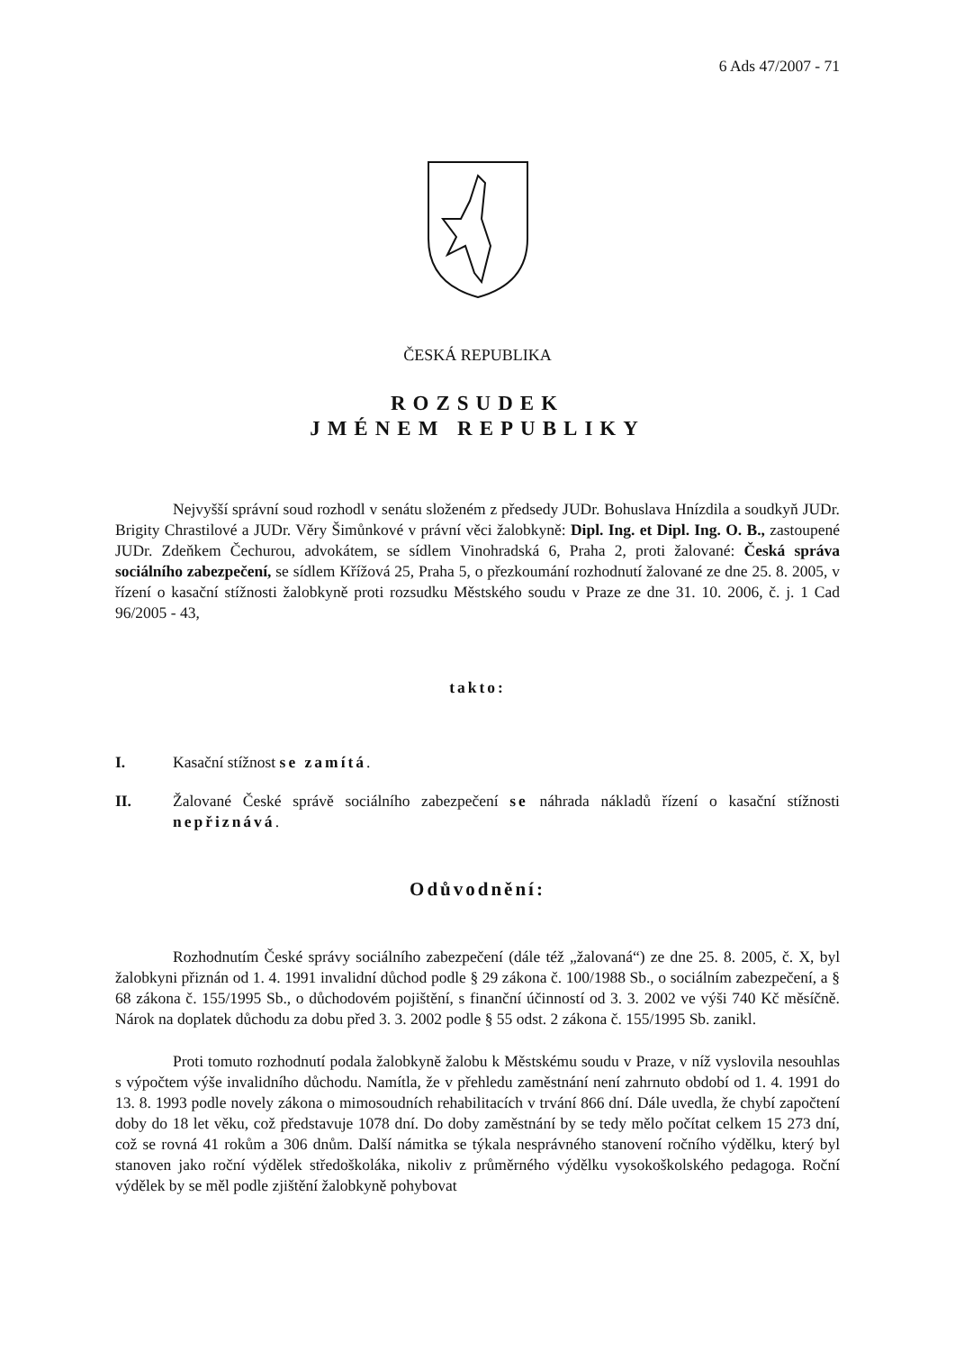6 Ads 47/2007 - 71
ČESKÁ REPUBLIKA
ROZSUDEK
JMÉNEM REPUBLIKY
Nejvyšší správní soud rozhodl v senátu složeném z předsedy JUDr. Bohuslava Hnízdila a soudkyň JUDr. Brigity Chrastilové a JUDr. Věry Šimůnkové v právní věci žalobkyně: Dipl. Ing. et Dipl. Ing. O. B., zastoupené JUDr. Zdeňkem Čechurou, advokátem, se sídlem Vinohradská 6, Praha 2, proti žalované: Česká správa sociálního zabezpečení, se sídlem Křížová 25, Praha 5, o přezkoumání rozhodnutí žalované ze dne 25. 8. 2005, v řízení o kasační stížnosti žalobkyně proti rozsudku Městského soudu v Praze ze dne 31. 10. 2006, č. j. 1 Cad 96/2005 - 43,
takto:
I. Kasační stížnost se zamítá.
II. Žalované České správě sociálního zabezpečení se náhrada nákladů řízení o kasační stížnosti nepřiznává.
Odůvodnění:
Rozhodnutím České správy sociálního zabezpečení (dále též „žalovaná“) ze dne 25. 8. 2005, č. X, byl žalobkyni přiznán od 1. 4. 1991 invalidní důchod podle § 29 zákona č. 100/1988 Sb., o sociálním zabezpečení, a § 68 zákona č. 155/1995 Sb., o důchodovém pojištění, s finanční účinností od 3. 3. 2002 ve výši 740 Kč měsíčně. Nárok na doplatek důchodu za dobu před 3. 3. 2002 podle § 55 odst. 2 zákona č. 155/1995 Sb. zanikl.
Proti tomuto rozhodnutí podala žalobkyně žalobu k Městskému soudu v Praze, v níž vyslovila nesouhlas s výpočtem výše invalidního důchodu. Namítla, že v přehledu zaměstnání není zahrnuto období od 1. 4. 1991 do 13. 8. 1993 podle novely zákona o mimosoudních rehabilitacích v trvání 866 dní. Dále uvedla, že chybí započtení doby do 18 let věku, což představuje 1078 dní. Do doby zaměstnání by se tedy mělo počítat celkem 15 273 dní, což se rovná 41 rokům a 306 dnům. Další námitka se týkala nesprávného stanovení ročního výdělku, který byl stanoven jako roční výdělek středoškoláka, nikoliv z průměrného výdělku vysokoškolského pedagoga. Roční výdělek by se měl podle zjištění žalobkyně pohybovat